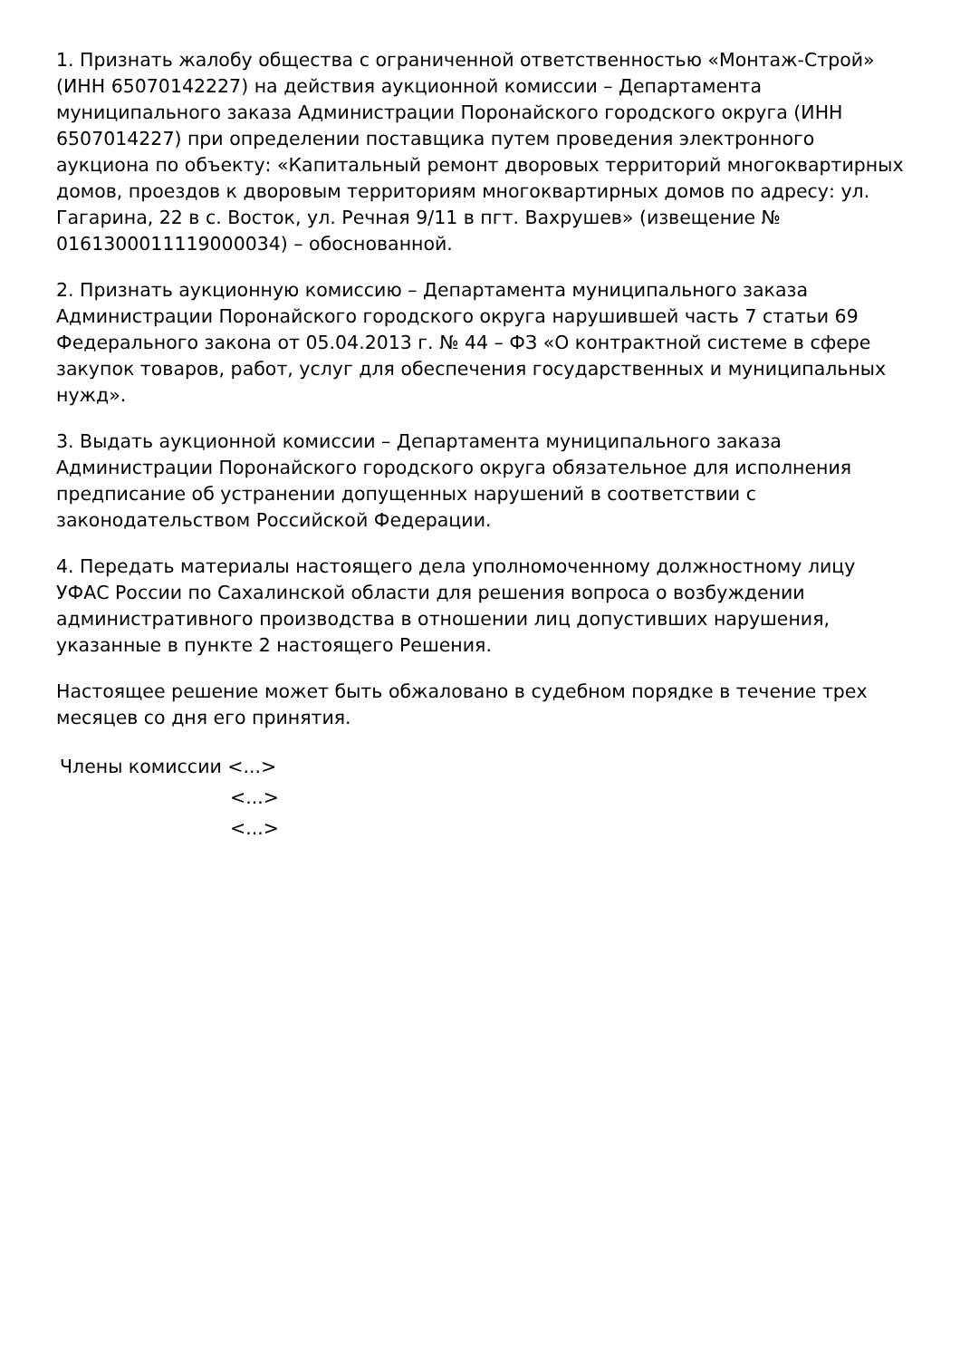1. Признать жалобу общества с ограниченной ответственностью «Монтаж-Строй» (ИНН 65070142227) на действия аукционной комиссии – Департамента муниципального заказа Администрации Поронайского городского округа (ИНН 6507014227) при определении поставщика путем проведения электронного аукциона по объекту: «Капитальный ремонт дворовых территорий многоквартирных домов, проездов к дворовым территориям многоквартирных домов по адресу: ул. Гагарина, 22 в с. Восток, ул. Речная 9/11 в пгт. Вахрушев» (извещение № 0161300011119000034) – обоснованной.
2. Признать аукционную комиссию – Департамента муниципального заказа Администрации Поронайского городского округа нарушившей часть 7 статьи 69 Федерального закона от 05.04.2013 г. № 44 – ФЗ «О контрактной системе в сфере закупок товаров, работ, услуг для обеспечения государственных и муниципальных нужд».
3. Выдать аукционной комиссии – Департамента муниципального заказа Администрации Поронайского городского округа обязательное для исполнения предписание об устранении допущенных нарушений в соответствии с законодательством Российской Федерации.
4. Передать материалы настоящего дела уполномоченному должностному лицу УФАС России по Сахалинской области для решения вопроса о возбуждении административного производства в отношении лиц допустивших нарушения, указанные в пункте 2 настоящего Решения.
Настоящее решение может быть обжаловано в судебном порядке в течение трех месяцев со дня его принятия.
Члены комиссии <...>
<...>
<...>